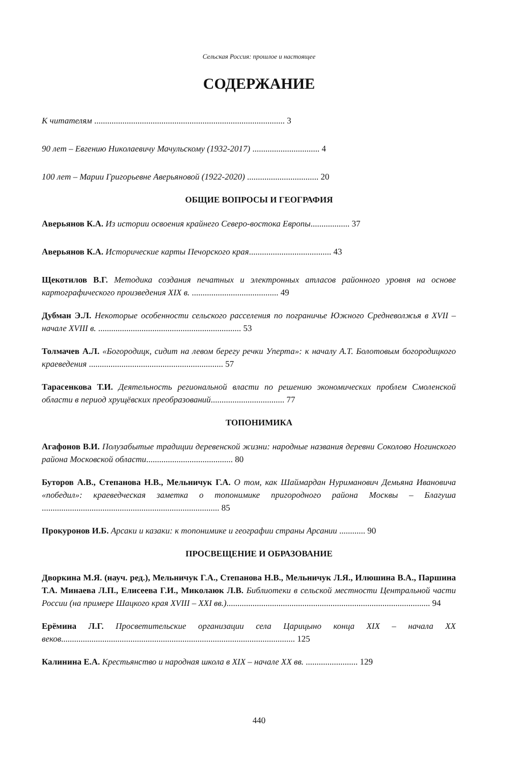Сельская Россия: прошлое и настоящее
СОДЕРЖАНИЕ
К читателям ........................................................................................ 3
90 лет – Евгению Николаевичу Мачульскому (1932-2017) ............................... 4
100 лет – Марии Григорьевне Аверьяновой (1922-2020) ................................. 20
ОБЩИЕ ВОПРОСЫ И ГЕОГРАФИЯ
Аверьянов К.А. Из истории освоения крайнего Северо-востока Европы.................. 37
Аверьянов К.А. Исторические карты Печорского края...................................... 43
Щекотилов В.Г. Методика создания печатных и электронных атласов районного уровня на основе картографического произведения XIX в. ........................................ 49
Дубман Э.Л. Некоторые особенности сельского расселения по пограничье Южного Средневолжья в XVII – начале XVIII в. .................................................................. 53
Толмачев А.Л. «Богородицк, сидит на левом берегу речки Уперта»: к началу А.Т. Болотовым богородицкого краеведения .............................................................. 57
Тарасенкова Т.И. Деятельность региональной власти по решению экономических проблем Смоленской области в период хрущёвских преобразований.................................. 77
ТОПОНИМИКА
Агафонов В.И. Полузабытые традиции деревенской жизни: народные названия деревни Соколово Ногинского района Московской области........................................ 80
Буторов А.В., Степанова Н.В., Мельничук Г.А. О том, как Шаймардан Нуриманович Демьяна Ивановича «победил»: краеведческая заметка о топонимике пригородного района Москвы – Благуша .................................................................................. 85
Прокуронов И.Б. Арсаки и казаки: к топонимике и географии страны Арсании ............ 90
ПРОСВЕЩЕНИЕ И ОБРАЗОВАНИЕ
Дворкина М.Я. (науч. ред.), Мельничук Г.А., Степанова Н.В., Мельничук Л.Я., Илюшина В.А., Паршина Т.А. Минаева Л.П., Елисеева Г.И., Миколаюк Л.В. Библиотеки в сельской местности Центральной части России (на примере Шацкого края XVIII – XXI вв.).............................................................................................. 94
Ерёмина Л.Г. Просветительские организации села Царицыно конца XIX – начала XX веков............................................................................................................ 125
Калинина Е.А. Крестьянство и народная школа в XIX – начале XX вв. ........................ 129
440